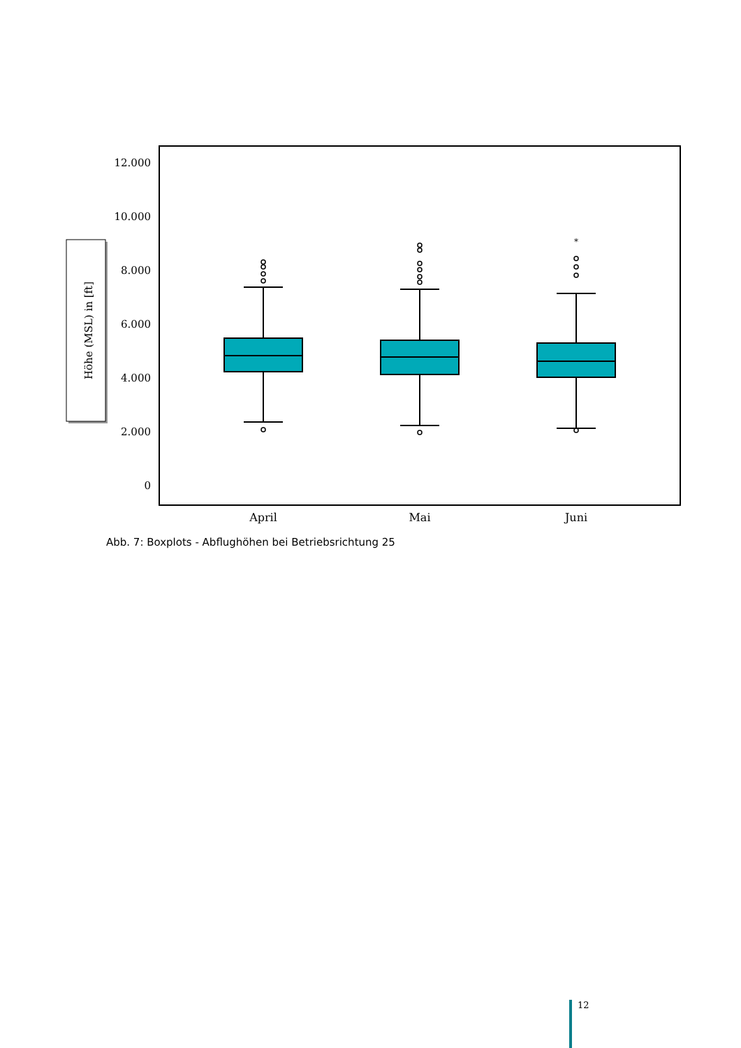Höhe (MSL) in [ft]
12.000
10.000
8.000
6.000
4.000
2.000
0
*
April
Mai
Juni
Abb. 7: Boxplots - Abflughöhen bei Betriebsrichtung 25
12